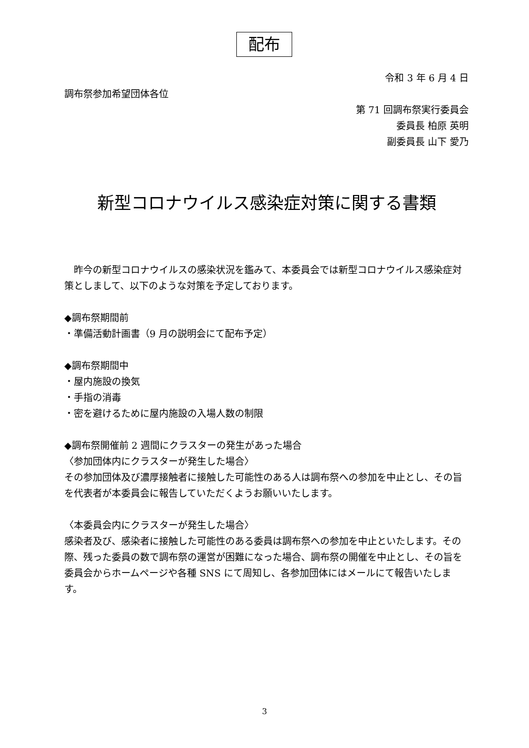配布
令和 3 年 6 月 4 日
調布祭参加希望団体各位
第 71 回調布祭実行委員会
委員長 柏原 英明
副委員長 山下 愛乃
新型コロナウイルス感染症対策に関する書類
　昨今の新型コロナウイルスの感染状況を鑑みて、本委員会では新型コロナウイルス感染症対策としまして、以下のような対策を予定しております。
◆調布祭期間前
・準備活動計画書（9 月の説明会にて配布予定）
◆調布祭期間中
・屋内施設の換気
・手指の消毒
・密を避けるために屋内施設の入場人数の制限
◆調布祭開催前 2 週間にクラスターの発生があった場合
〈参加団体内にクラスターが発生した場合〉
その参加団体及び濃厚接触者に接触した可能性のある人は調布祭への参加を中止とし、その旨を代表者が本委員会に報告していただくようお願いいたします。
〈本委員会内にクラスターが発生した場合〉
感染者及び、感染者に接触した可能性のある委員は調布祭への参加を中止といたします。その際、残った委員の数で調布祭の運営が困難になった場合、調布祭の開催を中止とし、その旨を委員会からホームページや各種 SNS にて周知し、各参加団体にはメールにて報告いたします。
3